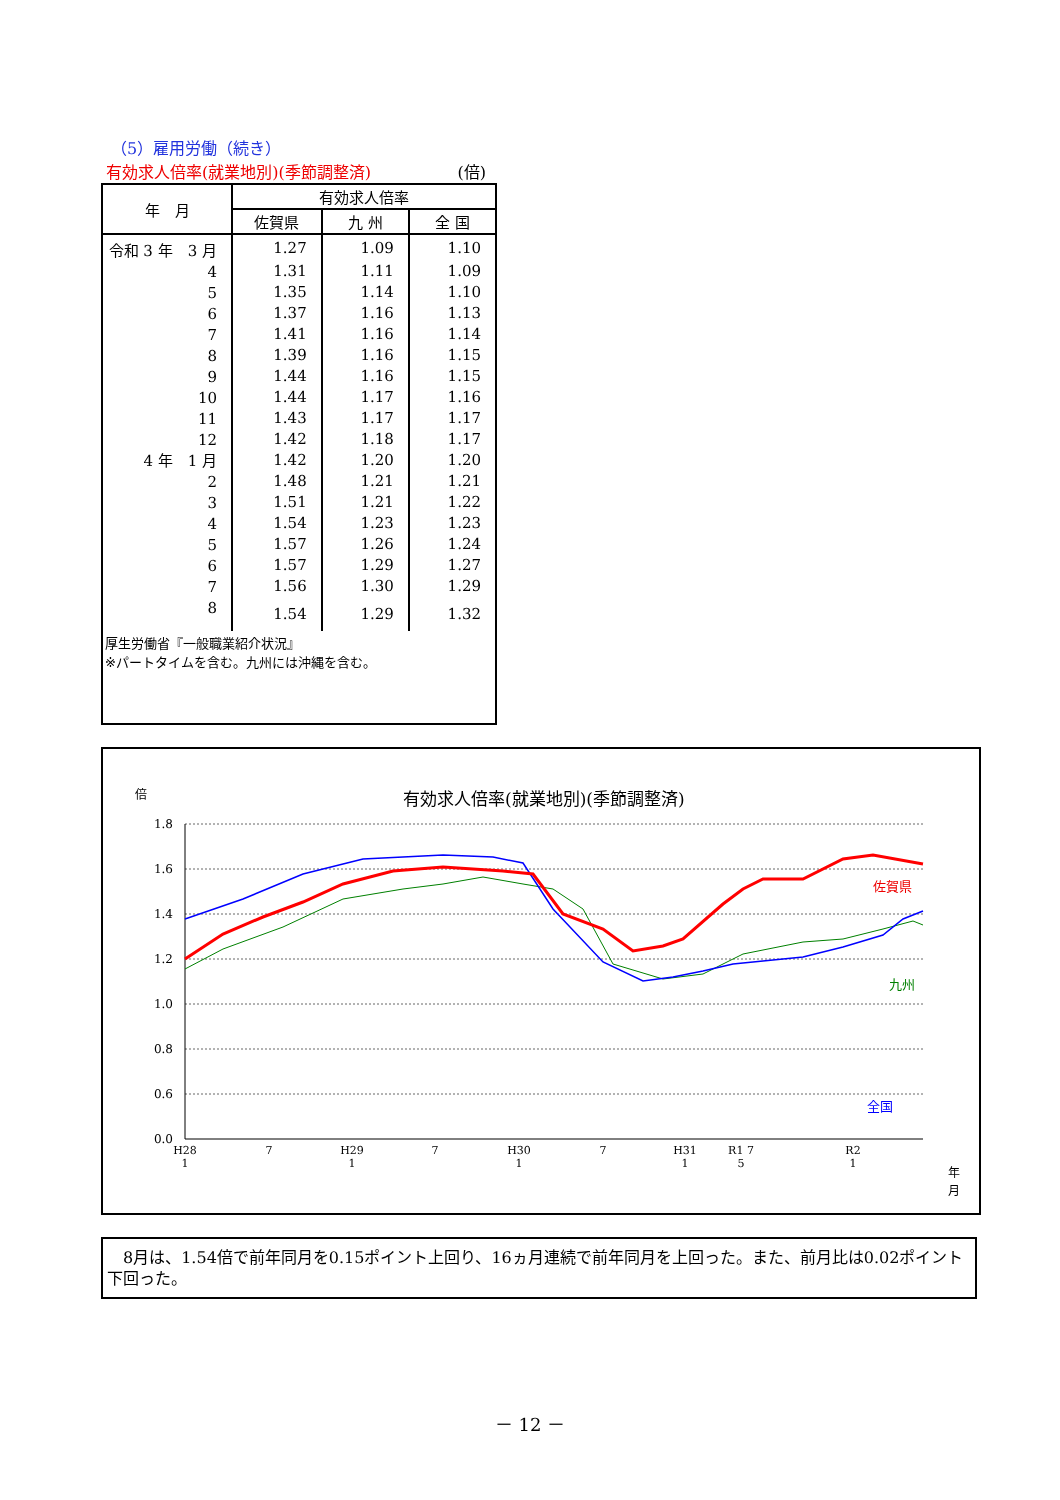（5）雇用労働（続き）
有効求人倍率(就業地別)(季節調整済) (倍)
| 年 月 | 有効求人倍率 | | |
| --- | --- | --- | --- |
| | 佐賀県 | 九 州 | 全 国 |
| 令和 3 年 3 月 | 1.27 | 1.09 | 1.10 |
| 4 | 1.31 | 1.11 | 1.09 |
| 5 | 1.35 | 1.14 | 1.10 |
| 6 | 1.37 | 1.16 | 1.13 |
| 7 | 1.41 | 1.16 | 1.14 |
| 8 | 1.39 | 1.16 | 1.15 |
| 9 | 1.44 | 1.16 | 1.15 |
| 10 | 1.44 | 1.17 | 1.16 |
| 11 | 1.43 | 1.17 | 1.17 |
| 12 | 1.42 | 1.18 | 1.17 |
| 4 年 1 月 | 1.42 | 1.20 | 1.20 |
| 2 | 1.48 | 1.21 | 1.21 |
| 3 | 1.51 | 1.21 | 1.22 |
| 4 | 1.54 | 1.23 | 1.23 |
| 5 | 1.57 | 1.26 | 1.24 |
| 6 | 1.57 | 1.29 | 1.27 |
| 7 | 1.56 | 1.30 | 1.29 |
| 8 | 1.54 | 1.29 | 1.32 |
厚生労働省『一般職業紹介状況』
※パートタイムを含む。九州には沖縄を含む。
倍
有効求人倍率(就業地別)(季節調整済)
1.8
1.6
1.4
1.2
1.0
0.8
0.6
0.0
佐賀県
九州
全国
H28
1
7
H29
1
7
H30
1
7
H31
1
R1 7
5
R2
1
年
月
　8月は、1.54倍で前年同月を0.15ポイント上回り、16ヵ月連続で前年同月を上回った。また、前月比は0.02ポイント下回った。
－ 12 －